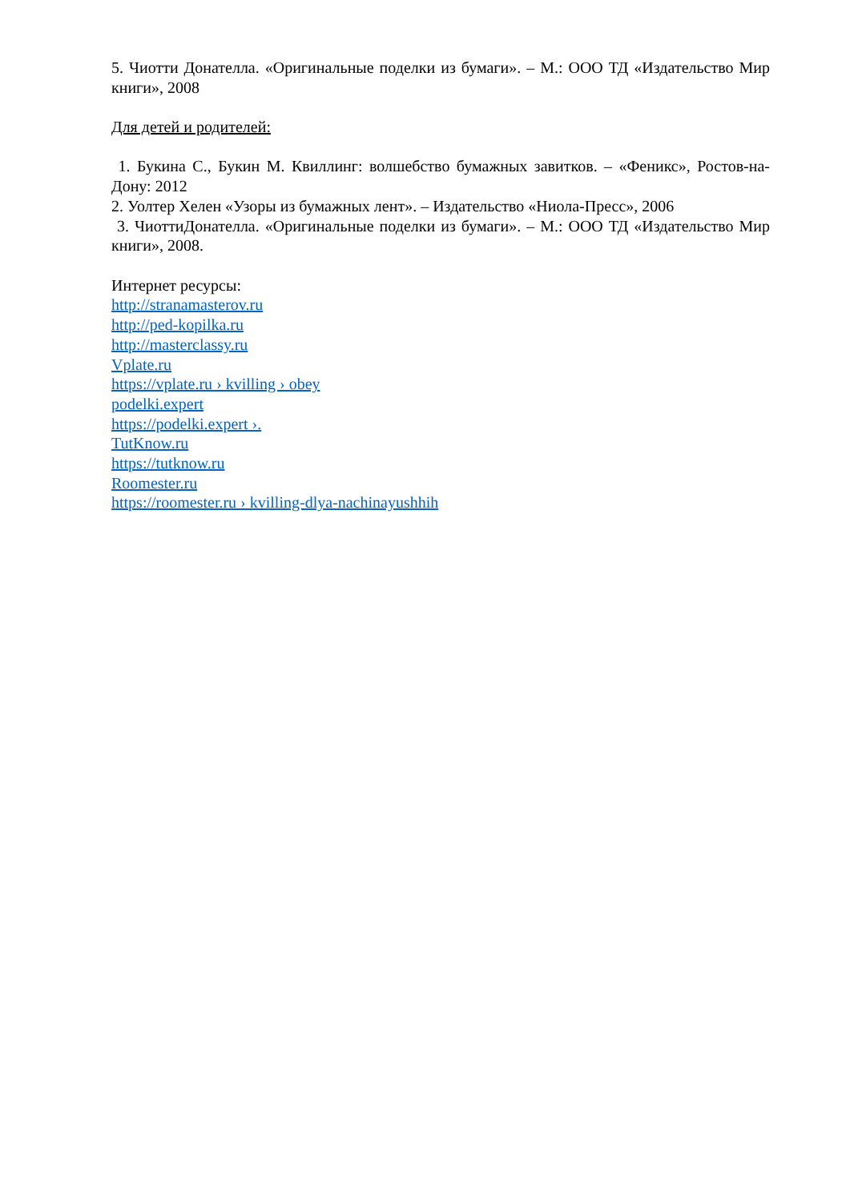5. Чиотти Донателла. «Оригинальные поделки из бумаги». – М.: ООО ТД «Издательство Мир книги», 2008
Для детей и родителей:
1. Букина С., Букин М. Квиллинг: волшебство бумажных завитков. – «Феникс», Ростов-на-Дону: 2012
2. Уолтер Хелен «Узоры из бумажных лент». – Издательство «Ниола-Пресс», 2006
3. ЧиоттиДонателла. «Оригинальные поделки из бумаги». – М.: ООО ТД «Издательство Мир книги», 2008.
Интернет ресурсы:
http://stranamasterov.ru
http://ped-kopilka.ru
http://masterclassy.ru
Vplate.ru
https://vplate.ru › kvilling › obey
podelki.expert
https://podelki.expert ›.
TutKnow.ru
https://tutknow.ru
Roomester.ru
https://roomester.ru › kvilling-dlya-nachinayushhih